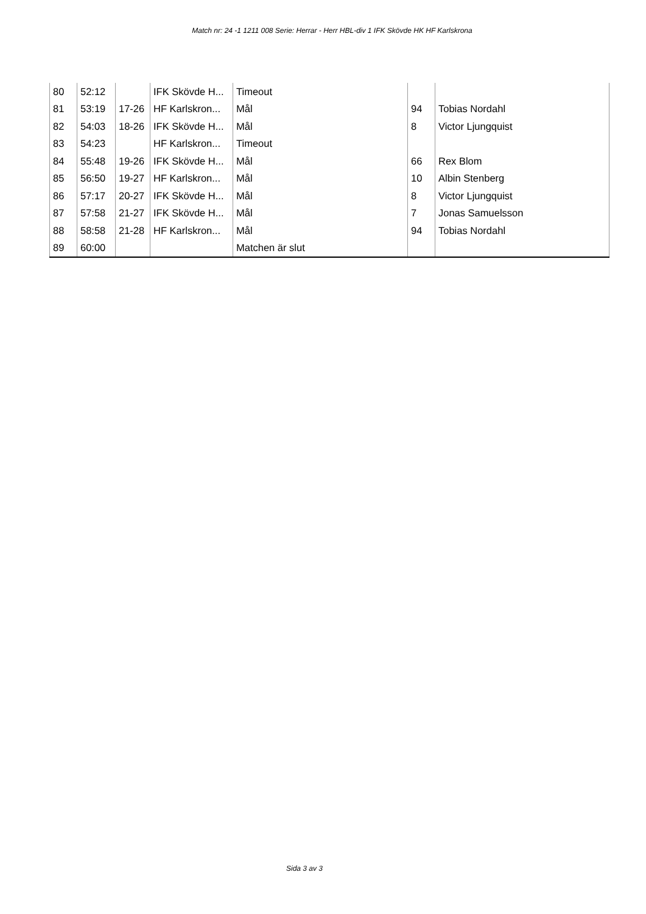Match nr: 24 -1 1211 008 Serie: Herrar - Herr HBL-div 1 IFK Skövde HK HF Karlskrona
| 80 | 52:12 | | IFK Skövde H... | Timeout | | |
| 81 | 53:19 | 17-26 | HF Karlskron... | Mål | 94 | Tobias Nordahl |
| 82 | 54:03 | 18-26 | IFK Skövde H... | Mål | 8 | Victor Ljungquist |
| 83 | 54:23 | | HF Karlskron... | Timeout | | |
| 84 | 55:48 | 19-26 | IFK Skövde H... | Mål | 66 | Rex Blom |
| 85 | 56:50 | 19-27 | HF Karlskron... | Mål | 10 | Albin Stenberg |
| 86 | 57:17 | 20-27 | IFK Skövde H... | Mål | 8 | Victor Ljungquist |
| 87 | 57:58 | 21-27 | IFK Skövde H... | Mål | 7 | Jonas Samuelsson |
| 88 | 58:58 | 21-28 | HF Karlskron... | Mål | 94 | Tobias Nordahl |
| 89 | 60:00 | | | Matchen är slut | | |
Sida 3 av 3